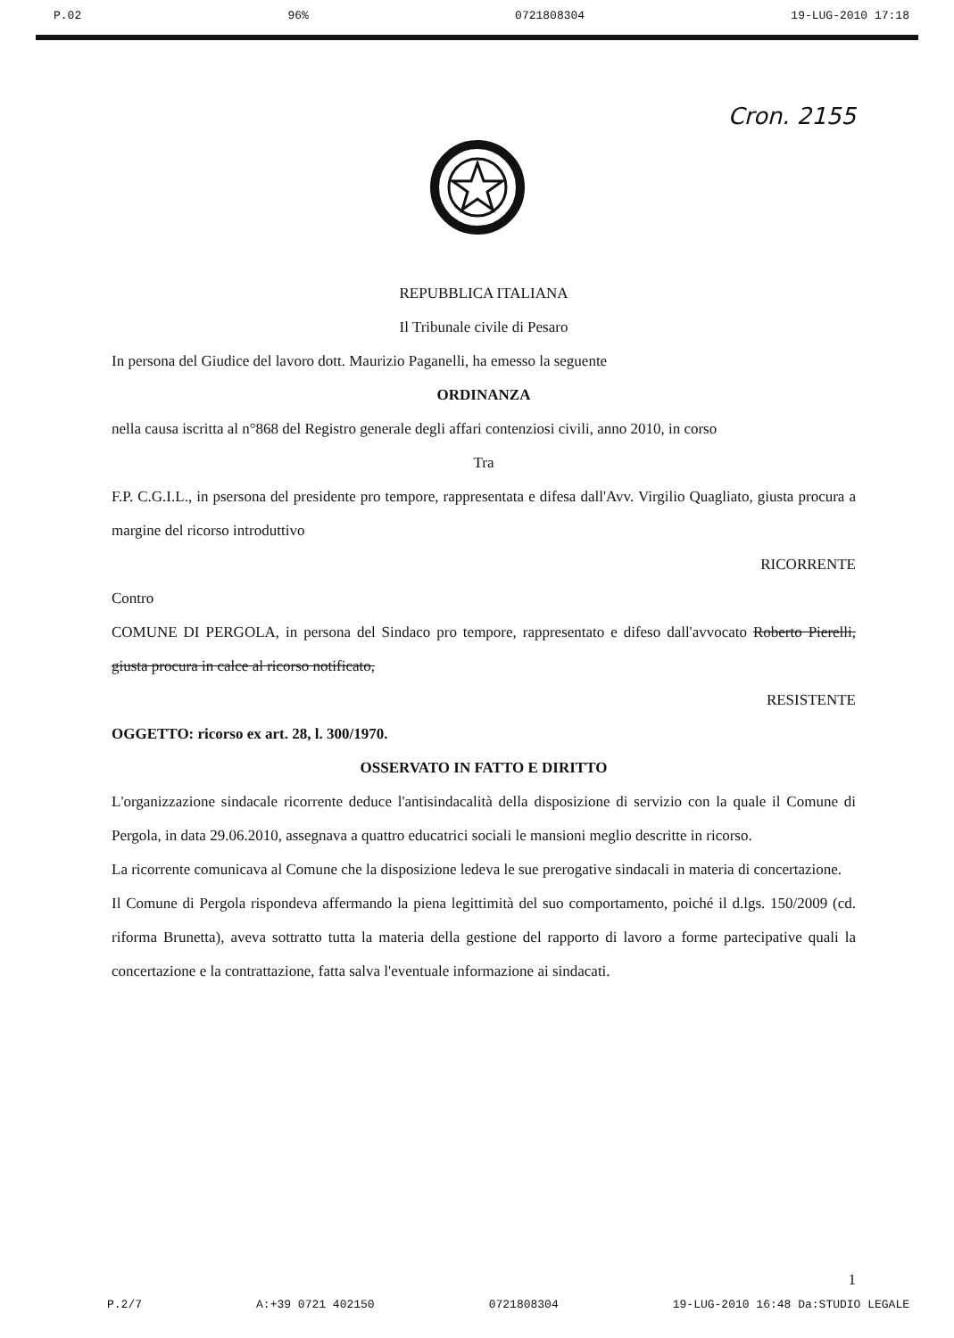P.02 96% 0721808304 19-LUG-2010 17:18
Cron. 2155
REPUBBLICA ITALIANA
Il Tribunale civile di Pesaro
In persona del Giudice del lavoro dott. Maurizio Paganelli, ha emesso la seguente
ORDINANZA
nella causa iscritta al n°868 del Registro generale degli affari contenziosi civili, anno 2010, in corso
Tra
F.P. C.G.I.L., in psersona del presidente pro tempore, rappresentata e difesa dall'Avv. Virgilio Quagliato, giusta procura a margine del ricorso introduttivo
RICORRENTE
Contro
COMUNE DI PERGOLA, in persona del Sindaco pro tempore, rappresentato e difeso dall'avvocato Roberto Pierelli, giusta procura in calce al ricorso notificato,
RESISTENTE
OGGETTO: ricorso ex art. 28, l. 300/1970.
OSSERVATO IN FATTO E DIRITTO
L'organizzazione sindacale ricorrente deduce l'antisindacalità della disposizione di servizio con la quale il Comune di Pergola, in data 29.06.2010, assegnava a quattro educatrici sociali le mansioni meglio descritte in ricorso.
La ricorrente comunicava al Comune che la disposizione ledeva le sue prerogative sindacali in materia di concertazione.
Il Comune di Pergola rispondeva affermando la piena legittimità del suo comportamento, poiché il d.lgs. 150/2009 (cd. riforma Brunetta), aveva sottratto tutta la materia della gestione del rapporto di lavoro a forme partecipative quali la concertazione e la contrattazione, fatta salva l'eventuale informazione ai sindacati.
1
P.2/7 A:+39 0721 402150 0721808304 19-LUG-2010 16:48 Da:STUDIO LEGALE